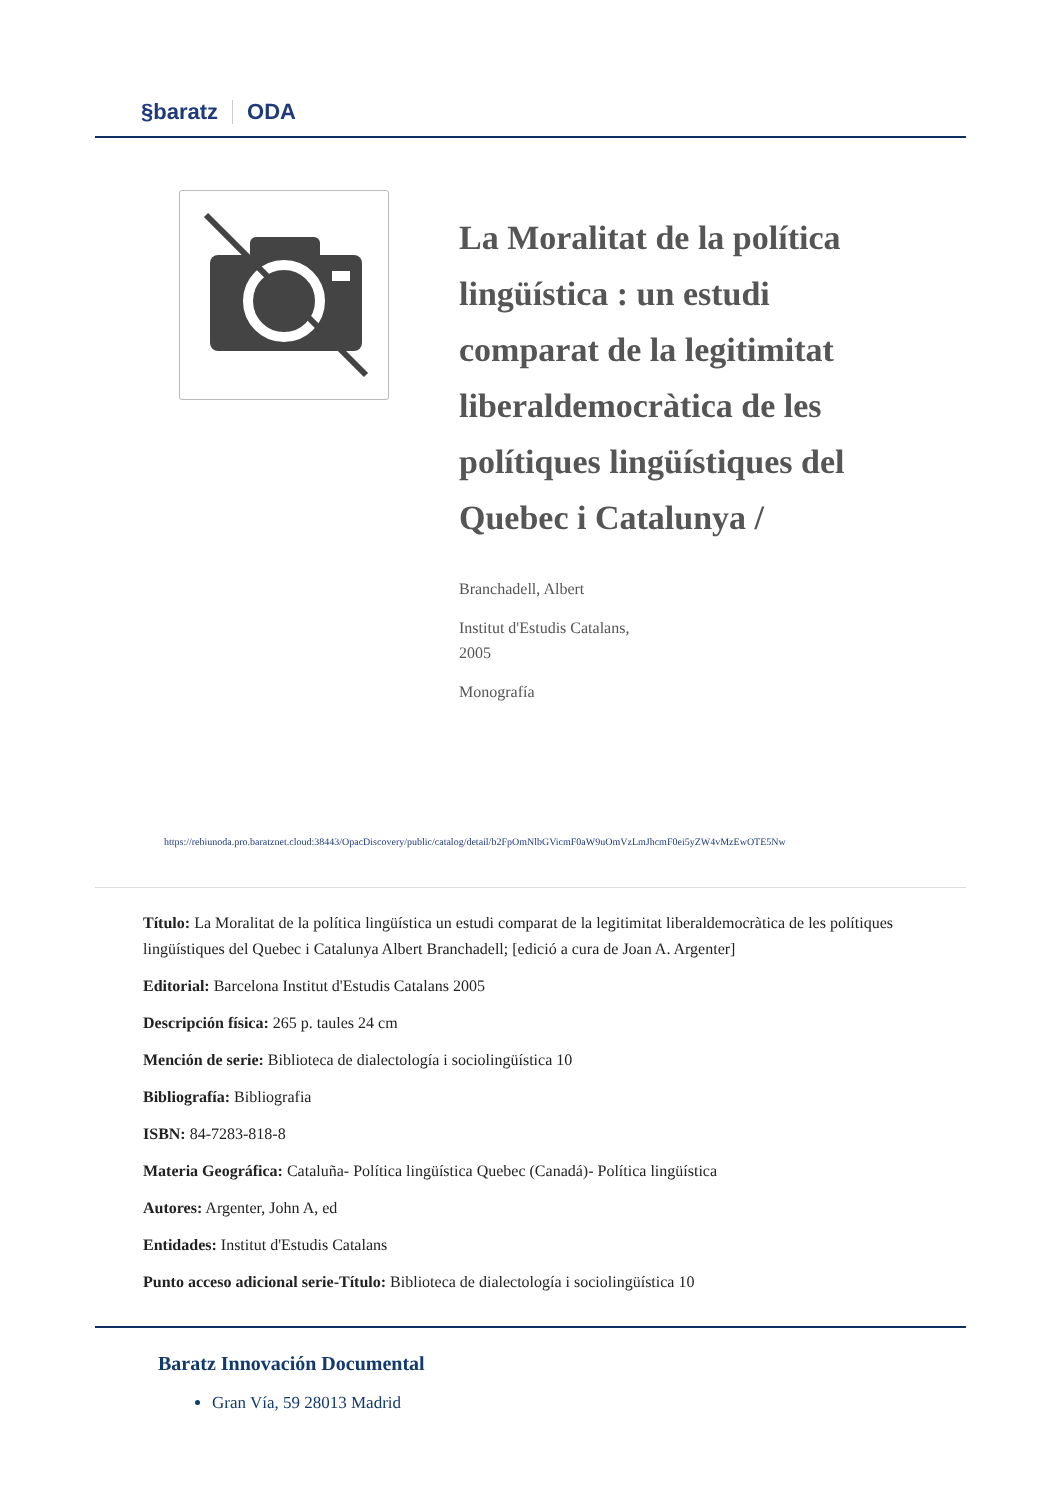§baratz ODA
La Moralitat de la política lingüística : un estudi comparat de la legitimitat liberaldemocràtica de les polítiques lingüístiques del Quebec i Catalunya /
Branchadell, Albert
Institut d'Estudis Catalans,
2005
Monografía
https://rebiunoda.pro.baratznet.cloud:38443/OpacDiscovery/public/catalog/detail/b2FpOmNlbGVicmF0aW9uOmVzLmJhcmF0ei5yZW4vMzEwOTE5Nw
Título: La Moralitat de la política lingüística un estudi comparat de la legitimitat liberaldemocràtica de les polítiques lingüístiques del Quebec i Catalunya Albert Branchadell; [edició a cura de Joan A. Argenter]
Editorial: Barcelona Institut d'Estudis Catalans 2005
Descripción física: 265 p. taules 24 cm
Mención de serie: Biblioteca de dialectología i sociolingüística 10
Bibliografía: Bibliografia
ISBN: 84-7283-818-8
Materia Geográfica: Cataluña- Política lingüística Quebec (Canadá)- Política lingüística
Autores: Argenter, John A, ed
Entidades: Institut d'Estudis Catalans
Punto acceso adicional serie-Título: Biblioteca de dialectología i sociolingüística 10
Baratz Innovación Documental
Gran Vía, 59 28013 Madrid